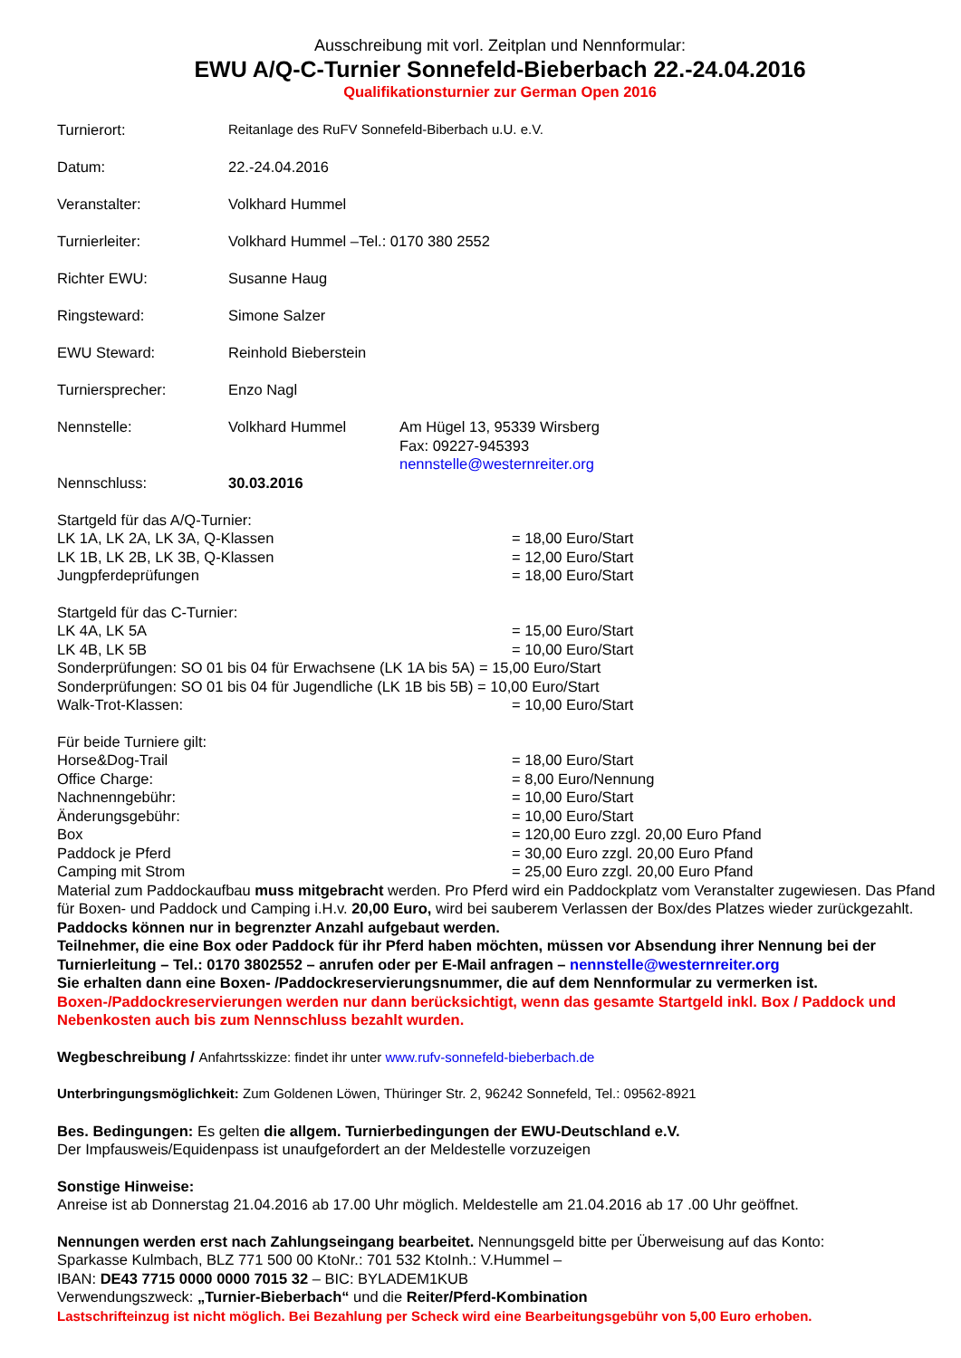Ausschreibung mit vorl. Zeitplan und Nennformular:
EWU A/Q-C-Turnier Sonnefeld-Bieberbach 22.-24.04.2016
Qualifikationsturnier zur German Open 2016
Turnierort: Reitanlage des RuFV Sonnefeld-Biberbach u.U. e.V.
Datum: 22.-24.04.2016
Veranstalter: Volkhard Hummel
Turnierleiter: Volkhard Hummel –Tel.: 0170 380 2552
Richter EWU: Susanne Haug
Ringsteward: Simone Salzer
EWU Steward: Reinhold Bieberstein
Turniersprecher: Enzo Nagl
Nennstelle: Volkhard Hummel Am Hügel 13, 95339 Wirsberg
Fax: 09227-945393
nennstelle@westernreiter.org
Nennschluss: 30.03.2016
Startgeld für das A/Q-Turnier:
LK 1A, LK 2A, LK 3A, Q-Klassen = 18,00 Euro/Start
LK 1B, LK 2B, LK 3B, Q-Klassen = 12,00 Euro/Start
Jungpferdeprüfungen = 18,00 Euro/Start
Startgeld für das C-Turnier:
LK 4A, LK 5A = 15,00 Euro/Start
LK 4B, LK 5B = 10,00 Euro/Start
Sonderprüfungen: SO 01 bis 04 für Erwachsene (LK 1A bis 5A) = 15,00 Euro/Start
Sonderprüfungen: SO 01 bis 04 für Jugendliche (LK 1B bis 5B) = 10,00 Euro/Start
Walk-Trot-Klassen: = 10,00 Euro/Start
Für beide Turniere gilt:
Horse&Dog-Trail = 18,00 Euro/Start
Office Charge: = 8,00 Euro/Nennung
Nachnenngebühr: = 10,00 Euro/Start
Änderungsgebühr: = 10,00 Euro/Start
Box = 120,00 Euro zzgl. 20,00 Euro Pfand
Paddock je Pferd = 30,00 Euro zzgl. 20,00 Euro Pfand
Camping mit Strom = 25,00 Euro zzgl. 20,00 Euro Pfand
Material zum Paddockaufbau muss mitgebracht werden. Pro Pferd wird ein Paddockplatz vom Veranstalter zugewiesen. Das Pfand für Boxen- und Paddock und Camping i.H.v. 20,00 Euro, wird bei sauberem Verlassen der Box/des Platzes wieder zurückgezahlt.
Paddocks können nur in begrenzter Anzahl aufgebaut werden.
Teilnehmer, die eine Box oder Paddock für ihr Pferd haben möchten, müssen vor Absendung ihrer Nennung bei der Turnierleitung – Tel.: 0170 3802552 – anrufen oder per E-Mail anfragen – nennstelle@westernreiter.org
Sie erhalten dann eine Boxen- /Paddockreservierungsnummer, die auf dem Nennformular zu vermerken ist.
Boxen-/Paddockreservierungen werden nur dann berücksichtigt, wenn das gesamte Startgeld inkl. Box / Paddock und Nebenkosten auch bis zum Nennschluss bezahlt wurden.
Wegbeschreibung / Anfahrtsskizze: findet ihr unter www.rufv-sonnefeld-bieberbach.de
Unterbringungsmöglichkeit: Zum Goldenen Löwen, Thüringer Str. 2, 96242 Sonnefeld, Tel.: 09562-8921
Bes. Bedingungen: Es gelten die allgem. Turnierbedingungen der EWU-Deutschland e.V.
Der Impfausweis/Equidenpass ist unaufgefordert an der Meldestelle vorzuzeigen
Sonstige Hinweise:
Anreise ist ab Donnerstag 21.04.2016 ab 17.00 Uhr möglich. Meldestelle am 21.04.2016 ab 17 .00 Uhr geöffnet.
Nennungen werden erst nach Zahlungseingang bearbeitet. Nennungsgeld bitte per Überweisung auf das Konto:
Sparkasse Kulmbach, BLZ 771 500 00 KtoNr.: 701 532 KtoInh.: V.Hummel –
IBAN: DE43 7715 0000 0000 7015 32 – BIC: BYLADEM1KUB
Verwendungszweck: „Turnier-Bieberbach“ und die Reiter/Pferd-Kombination
Lastschrifteinzug ist nicht möglich. Bei Bezahlung per Scheck wird eine Bearbeitungsgebühr von 5,00 Euro erhoben.